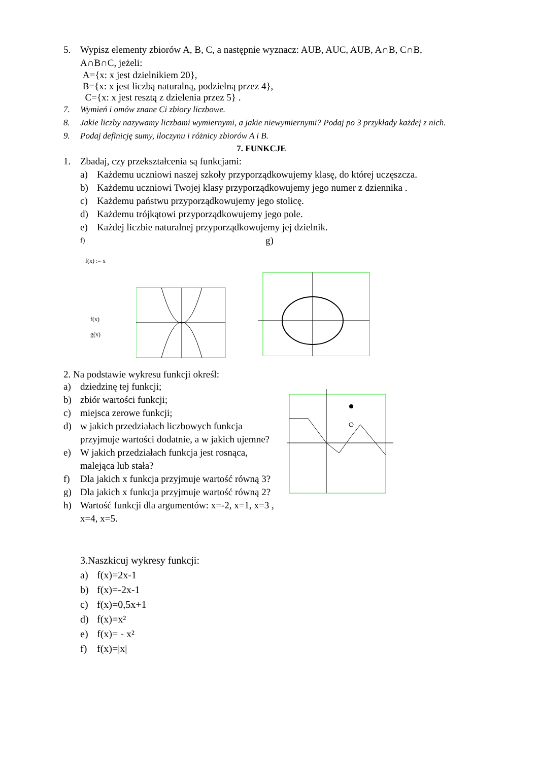5. Wypisz elementy zbiorów A, B, C, a następnie wyznacz: AUB, AUC, AUB, A∩B, C∩B, A∩B∩C, jeżeli:
A={x: x jest dzielnikiem 20},
B={x: x jest liczbą naturalną, podzielną przez 4},
C={x: x jest resztą z dzielenia przez 5} .
7. Wymień i omów znane Ci zbiory liczbowe.
8. Jakie liczby nazywamy liczbami wymiernymi, a jakie niewymiernymi? Podaj po 3 przykłady każdej z nich.
9. Podaj definicję sumy, iloczynu i różnicy zbiorów A i B.
7. FUNKCJE
1. Zbadaj, czy przekształcenia są funkcjami:
a) Każdemu uczniowi naszej szkoły przyporządkowujemy klasę, do której uczęszcza.
b) Każdemu uczniowi Twojej klasy przyporządkowujemy jego numer z dziennika .
c) Każdemu państwu przyporządkowujemy jego stolicę.
d) Każdemu trójkątowi przyporządkowujemy jego pole.
e) Każdej liczbie naturalnej przyporządkowujemy jej dzielnik.
f) g)
f(x) := x
f(x)
g(x)
2. Na podstawie wykresu funkcji określ:
a) dziedzinę tej funkcji;
b) zbiór wartości funkcji;
c) miejsca zerowe funkcji;
d) w jakich przedziałach liczbowych funkcja przyjmuje wartości dodatnie, a w jakich ujemne?
e) W jakich przedziałach funkcja jest rosnąca, malejąca lub stała?
f) Dla jakich x funkcja przyjmuje wartość równą 3?
g) Dla jakich x funkcja przyjmuje wartość równą 2?
h) Wartość funkcji dla argumentów: x=-2, x=1, x=3 , x=4, x=5.
3.Naszkicuj wykresy funkcji:
a) f(x)=2x-1
b) f(x)=-2x-1
c) f(x)=0,5x+1
d) f(x)=x²
e) f(x)= - x²
f) f(x)=|x|